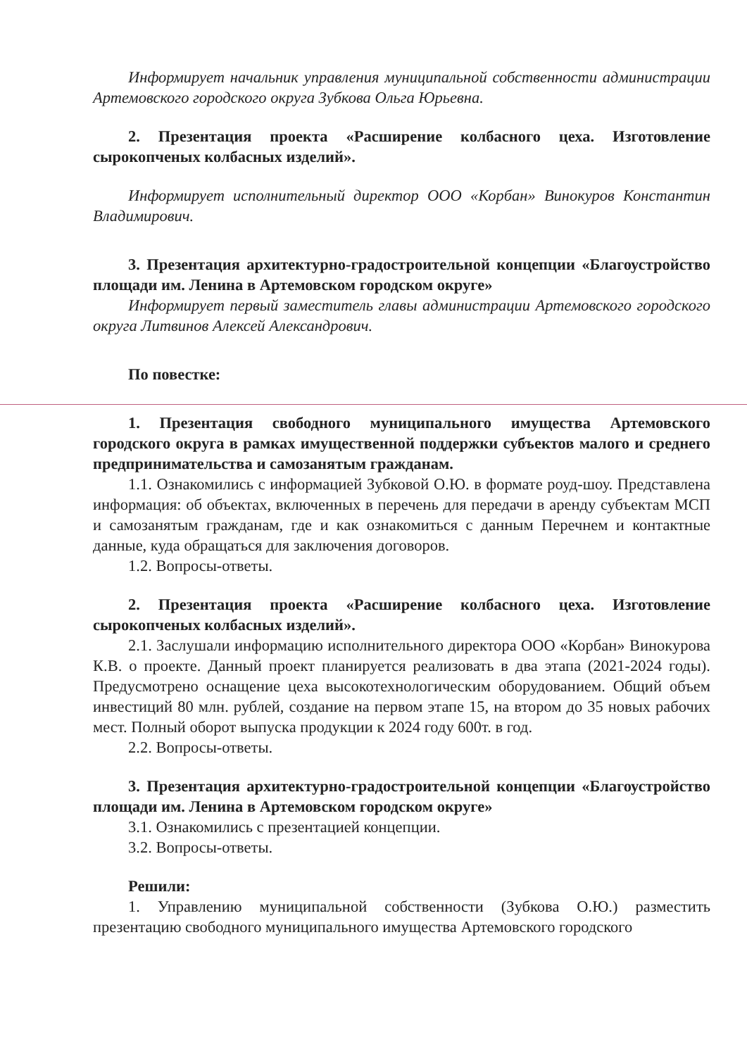Информирует начальник управления муниципальной собственности администрации Артемовского городского округа Зубкова Ольга Юрьевна.
2. Презентация проекта «Расширение колбасного цеха. Изготовление сырокопченых колбасных изделий».
Информирует исполнительный директор ООО «Корбан» Винокуров Константин Владимирович.
3. Презентация архитектурно-градостроительной концепции «Благоустройство площади им. Ленина в Артемовском городском округе»
Информирует первый заместитель главы администрации Артемовского городского округа Литвинов Алексей Александрович.
По повестке:
1. Презентация свободного муниципального имущества Артемовского городского округа в рамках имущественной поддержки субъектов малого и среднего предпринимательства и самозанятым гражданам.
1.1. Ознакомились с информацией Зубковой О.Ю. в формате роуд-шоу. Представлена информация: об объектах, включенных в перечень для передачи в аренду субъектам МСП и самозанятым гражданам, где и как ознакомиться с данным Перечнем и контактные данные, куда обращаться для заключения договоров.
1.2. Вопросы-ответы.
2. Презентация проекта «Расширение колбасного цеха. Изготовление сырокопченых колбасных изделий».
2.1. Заслушали информацию исполнительного директора ООО «Корбан» Винокурова К.В. о проекте. Данный проект планируется реализовать в два этапа (2021-2024 годы). Предусмотрено оснащение цеха высокотехнологическим оборудованием. Общий объем инвестиций 80 млн. рублей, создание на первом этапе 15, на втором до 35 новых рабочих мест. Полный оборот выпуска продукции к 2024 году 600т. в год.
2.2. Вопросы-ответы.
3. Презентация архитектурно-градостроительной концепции «Благоустройство площади им. Ленина в Артемовском городском округе»
3.1. Ознакомились с презентацией концепции.
3.2. Вопросы-ответы.
Решили:
1. Управлению муниципальной собственности (Зубкова О.Ю.) разместить презентацию свободного муниципального имущества Артемовского городского